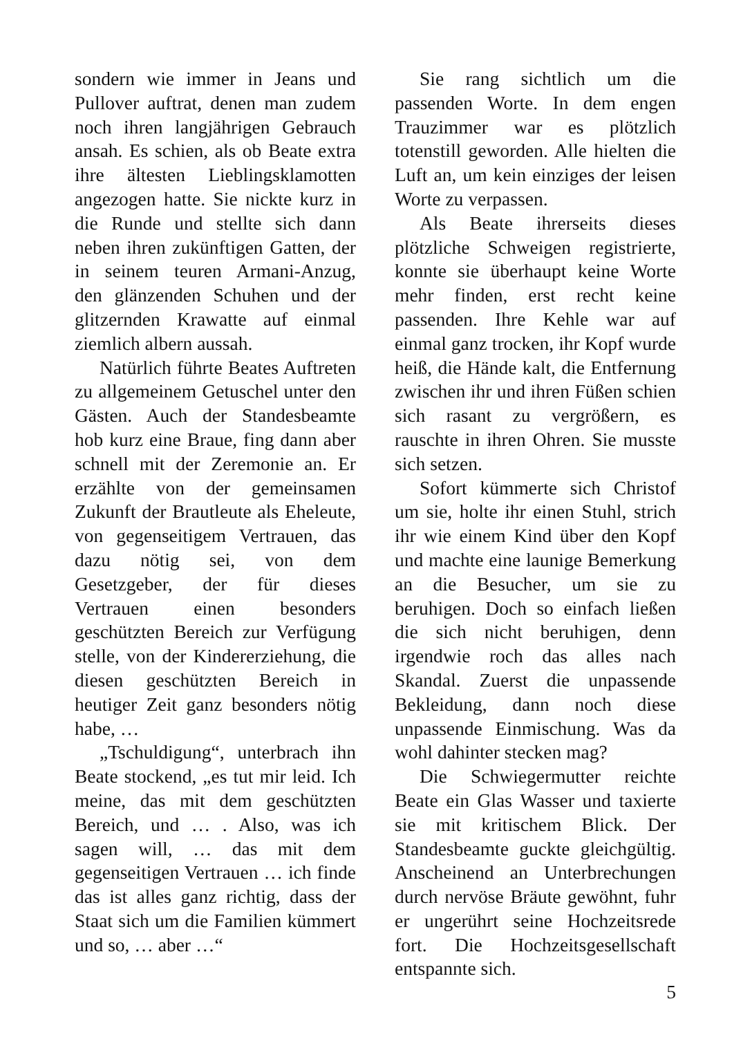sondern wie immer in Jeans und Pullover auftrat, denen man zudem noch ihren langjährigen Gebrauch ansah. Es schien, als ob Beate extra ihre ältesten Lieblingsklamotten angezogen hatte. Sie nickte kurz in die Runde und stellte sich dann neben ihren zukünftigen Gatten, der in seinem teuren Armani-Anzug, den glänzenden Schuhen und der glitzernden Krawatte auf einmal ziemlich albern aussah.
Natürlich führte Beates Auftreten zu allgemeinem Getuschel unter den Gästen. Auch der Standesbeamte hob kurz eine Braue, fing dann aber schnell mit der Zeremonie an. Er erzählte von der gemeinsamen Zukunft der Brautleute als Eheleute, von gegenseitigem Vertrauen, das dazu nötig sei, von dem Gesetzgeber, der für dieses Vertrauen einen besonders geschützten Bereich zur Verfügung stelle, von der Kindererziehung, die diesen geschützten Bereich in heutiger Zeit ganz besonders nötig habe, …
„Tschuldigung“, unterbrach ihn Beate stockend, „es tut mir leid. Ich meine, das mit dem geschützten Bereich, und … . Also, was ich sagen will, … das mit dem gegenseitigen Vertrauen … ich finde das ist alles ganz richtig, dass der Staat sich um die Familien kümmert und so, … aber …“
Sie rang sichtlich um die passenden Worte. In dem engen Trauzimmer war es plötzlich totenstill geworden. Alle hielten die Luft an, um kein einziges der leisen Worte zu verpassen.
Als Beate ihrerseits dieses plötzliche Schweigen registrierte, konnte sie überhaupt keine Worte mehr finden, erst recht keine passenden. Ihre Kehle war auf einmal ganz trocken, ihr Kopf wurde heiß, die Hände kalt, die Entfernung zwischen ihr und ihren Füßen schien sich rasant zu vergrößern, es rauschte in ihren Ohren. Sie musste sich setzen.
Sofort kümmerte sich Christof um sie, holte ihr einen Stuhl, strich ihr wie einem Kind über den Kopf und machte eine launige Bemerkung an die Besucher, um sie zu beruhigen. Doch so einfach ließen die sich nicht beruhigen, denn irgendwie roch das alles nach Skandal. Zuerst die unpassende Bekleidung, dann noch diese unpassende Einmischung. Was da wohl dahinter stecken mag?
Die Schwiegermutter reichte Beate ein Glas Wasser und taxierte sie mit kritischem Blick. Der Standesbeamte guckte gleichgültig. Anscheinend an Unterbrechungen durch nervöse Bräute gewöhnt, fuhr er ungerührt seine Hochzeitsrede fort. Die Hochzeitsgesellschaft entspannte sich.
5